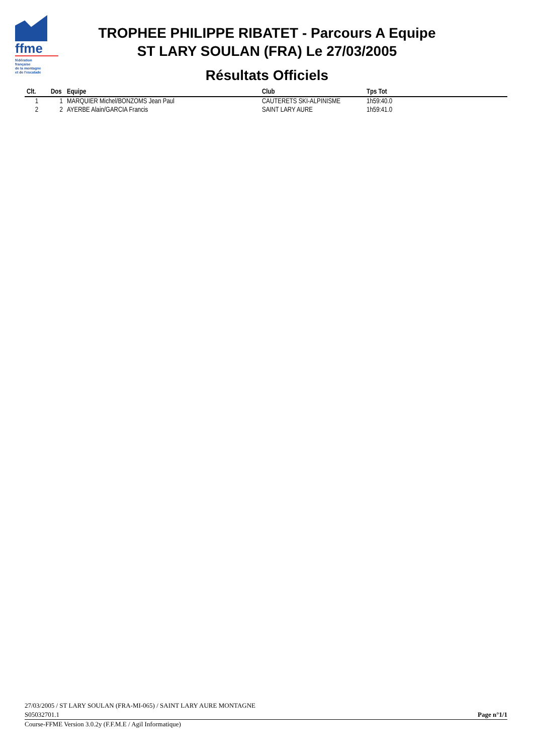ffme
fédération
française
de la montagne
et de l'escalade
TROPHEE PHILIPPE RIBATET - Parcours A Equipe
ST LARY SOULAN (FRA) Le 27/03/2005
Résultats Officiels
| Clt. | Dos | Equipe | Club | Tps Tot |
| --- | --- | --- | --- | --- |
| 1 | 1 | MARQUIER Michel/BONZOMS Jean Paul | CAUTERETS SKI-ALPINISME | 1h59:40.0 |
| 2 | 2 | AYERBE Alain/GARCIA Francis | SAINT LARY AURE | 1h59:41.0 |
27/03/2005 / ST LARY SOULAN (FRA-MI-065) / SAINT LARY AURE MONTAGNE
S05032701.1 Page n°1/1
Course-FFME Version 3.0.2y (F.F.M.E / Agil Informatique)